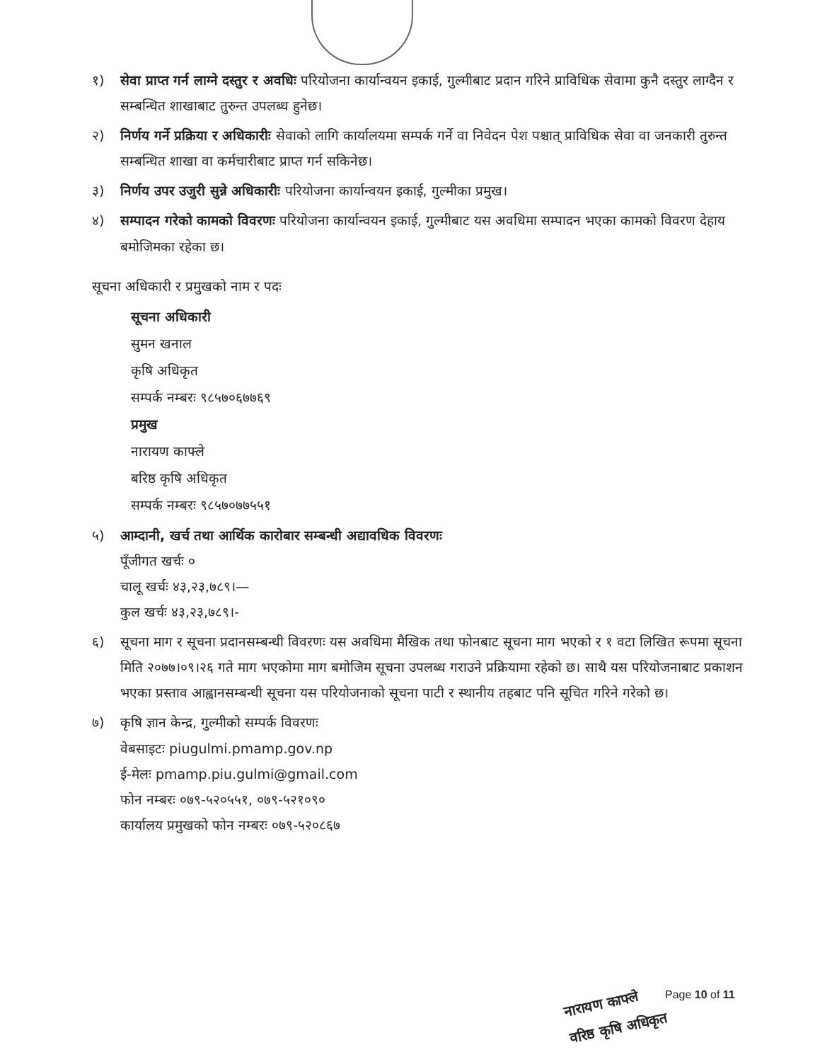१) सेवा प्राप्त गर्न लाग्ने दस्तुर र अवधिः परियोजना कार्यान्वयन इकाई, गुल्मीबाट प्रदान गरिने प्राविधिक सेवामा कुनै दस्तुर लाग्दैन र सम्बन्धित शाखाबाट तुरुन्त उपलब्ध हुनेछ।
२) निर्णय गर्ने प्रक्रिया र अधिकारीः सेवाको लागि कार्यालयमा सम्पर्क गर्ने वा निवेदन पेश पश्चात् प्राविधिक सेवा वा जनकारी तुरुन्त सम्बन्धित शाखा वा कर्मचारीबाट प्राप्त गर्न सकिनेछ।
३) निर्णय उपर उजुरी सुन्ने अधिकारीः परियोजना कार्यान्वयन इकाई, गुल्मीका प्रमुख।
४) सम्पादन गरेको कामको विवरणः परियोजना कार्यान्वयन इकाई, गुल्मीबाट यस अवधिमा सम्पादन भएका कामको विवरण देहाय बमोजिमका रहेका छ।
सूचना अधिकारी र प्रमुखको नाम र पदः
सूचना अधिकारी
सुमन खनाल
कृषि अधिकृत
सम्पर्क नम्बरः ९८५७०६७७६९
प्रमुख
नारायण काफ्ले
बरिष्ठ कृषि अधिकृत
सम्पर्क नम्बरः ९८५७०७७५५१
५) आम्दानी, खर्च तथा आर्थिक कारोबार सम्बन्धी अद्यावधिक विवरणः
पूँजीगत खर्चः ०
चालू खर्चः ४३,२३,७८९।—
कुल खर्चः ४३,२३,७८९।-
६) सूचना माग र सूचना प्रदानसम्बन्धी विवरणः यस अवधिमा मैखिक तथा फोनबाट सूचना माग भएको र १ वटा लिखित रूपमा सूचना मिति २०७७।०९।२६ गते माग भएकोमा माग बमोजिम सूचना उपलब्ध गराउने प्रक्रियामा रहेको छ। साथै यस परियोजनाबाट प्रकाशन भएका प्रस्ताव आह्वानसम्बन्धी सूचना यस परियोजनाको सूचना पाटी र स्थानीय तहबाट पनि सूचित गरिने गरेको छ।
७) कृषि ज्ञान केन्द्र, गुल्मीको सम्पर्क विवरणः
वेबसाइटः piugulmi.pmamp.gov.np
ई-मेलः pmamp.piu.gulmi@gmail.com
फोन नम्बरः ०७९-५२०५५१, ०७९-५२१०९०
कार्यालय प्रमुखको फोन नम्बरः ०७९-५२०८६७
नारायण काफ्ले
वरिष्ठ कृषि अधिकृत
Page 10 of 11